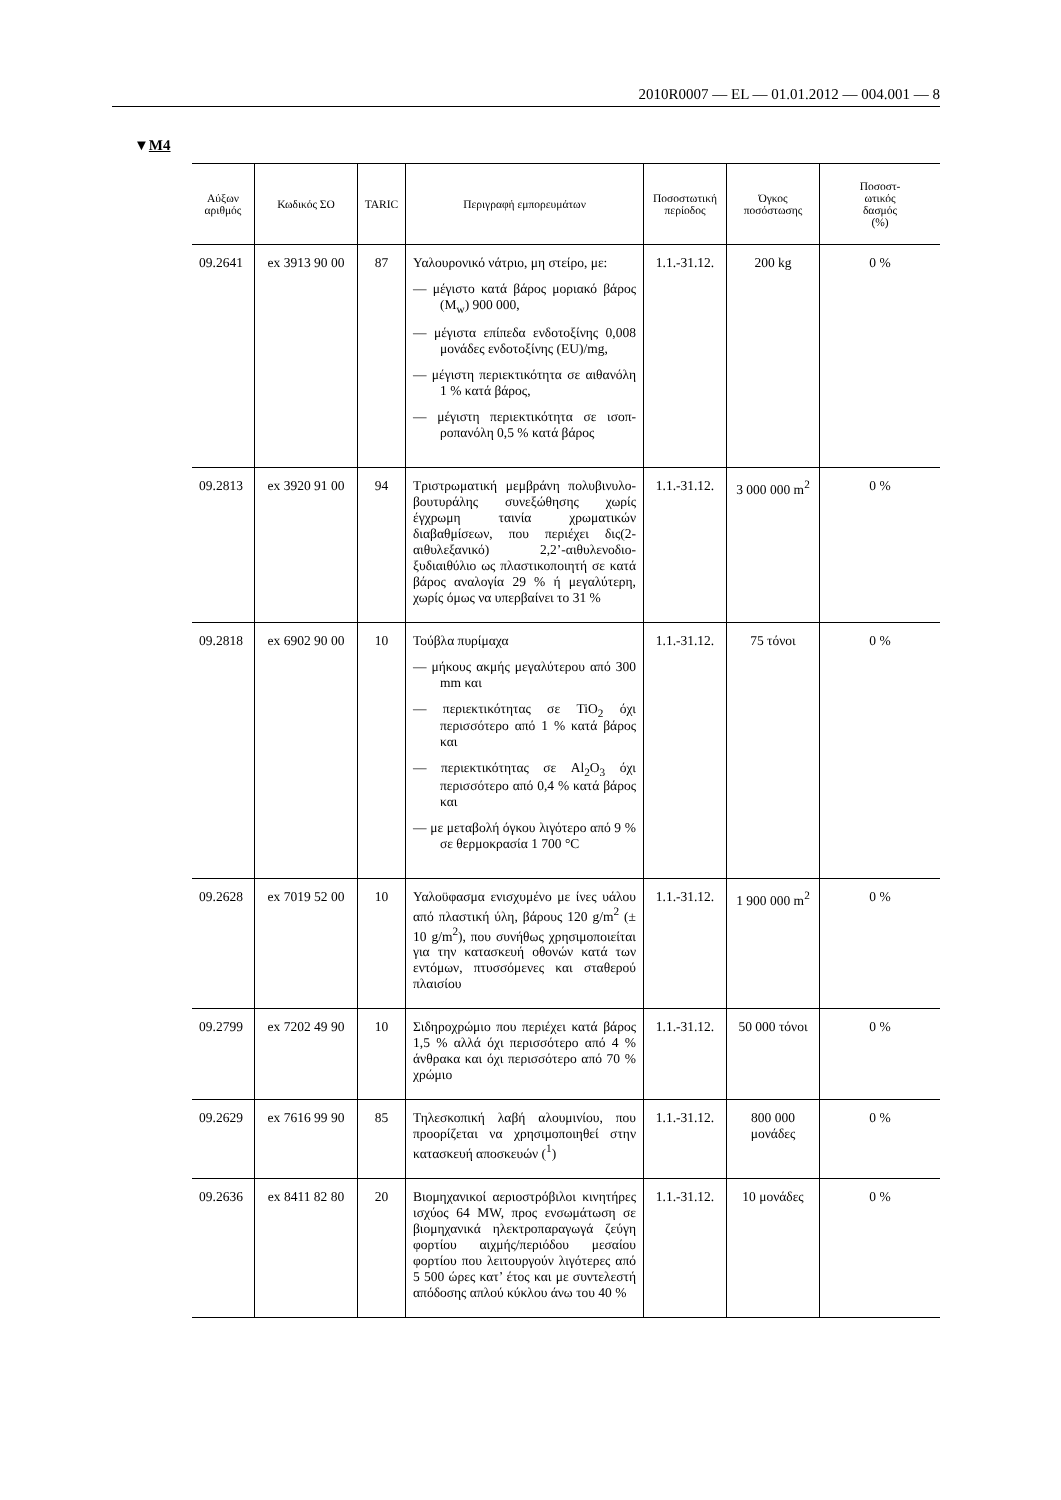2010R0007 — EL — 01.01.2012 — 004.001 — 8
▼M4
| Αύξων αριθμός | Κωδικός ΣΟ | TARIC | Περιγραφή εμπορευμάτων | Ποσοστωτική περίοδος | Όγκος ποσόστωσης | Ποσοστ- ωτικός δασμός (%) |
| --- | --- | --- | --- | --- | --- | --- |
| 09.2641 | ex 3913 90 00 | 87 | Υαλουρονικό νάτριο, μη στείρο, με: — μέγιστο κατά βάρος μοριακό βάρος (M<sub>w</sub>) 900 000, — μέγιστα επίπεδα ενδοτοξίνης 0,008 μονάδες ενδοτοξίνης (EU)/mg, — μέγιστη περιεκτικότητα σε αιθανόλη 1 % κατά βάρος, — μέγιστη περιεκτικότητα σε ισοπ-ροπανόλη 0,5 % κατά βάρος | 1.1.-31.12. | 200 kg | 0 % |
| 09.2813 | ex 3920 91 00 | 94 | Τριστρωματική μεμβράνη πολυβινυλο-βουτυράλης συνεξώθησης χωρίς έγχρωμη ταινία χρωματικών διαβαθμίσεων, που περιέχει δις(2-αιθυλεξανικό) 2,2’-αιθυλενοδιο-ξυδιαιθύλιο ως πλαστικοποιητή σε κατά βάρος αναλογία 29 % ή μεγαλύτερη, χωρίς όμως να υπερβαίνει το 31 % | 1.1.-31.12. | 3 000 000 m<sup>2</sup> | 0 % |
| 09.2818 | ex 6902 90 00 | 10 | Τούβλα πυρίμαχα — μήκους ακμής μεγαλύτερου από 300 mm και — περιεκτικότητας σε TiO<sub>2</sub> όχι περισσότερο από 1 % κατά βάρος και — περιεκτικότητας σε Al<sub>2</sub>O<sub>3</sub> όχι περισσότερο από 0,4 % κατά βάρος και — με μεταβολή όγκου λιγότερο από 9 % σε θερμοκρασία 1 700 °C | 1.1.-31.12. | 75 τόνοι | 0 % |
| 09.2628 | ex 7019 52 00 | 10 | Υαλοϋφασμα ενισχυμένο με ίνες υάλου από πλαστική ύλη, βάρους 120 g/m<sup>2</sup> (± 10 g/m<sup>2</sup>), που συνήθως χρησιμοποιείται για την κατασκευή οθονών κατά των εντόμων, πτυσσόμενες και σταθερού πλαισίου | 1.1.-31.12. | 1 900 000 m<sup>2</sup> | 0 % |
| 09.2799 | ex 7202 49 90 | 10 | Σιδηροχρώμιο που περιέχει κατά βάρος 1,5 % αλλά όχι περισσότερο από 4 % άνθρακα και όχι περισσότερο από 70 % χρώμιο | 1.1.-31.12. | 50 000 τόνοι | 0 % |
| 09.2629 | ex 7616 99 90 | 85 | Τηλεσκοπική λαβή αλουμινίου, που προορίζεται να χρησιμοποιηθεί στην κατασκευή αποσκευών (<sup>1</sup>) | 1.1.-31.12. | 800 000 μονάδες | 0 % |
| 09.2636 | ex 8411 82 80 | 20 | Βιομηχανικοί αεριοστρόβιλοι κινητήρες ισχύος 64 MW, προς ενσωμάτωση σε βιομηχανικά ηλεκτροπαραγωγά ζεύγη φορτίου αιχμής/περιόδου μεσαίου φορτίου που λειτουργούν λιγότερες από 5 500 ώρες κατ’ έτος και με συντελεστή απόδοσης απλού κύκλου άνω του 40 % | 1.1.-31.12. | 10 μονάδες | 0 % |